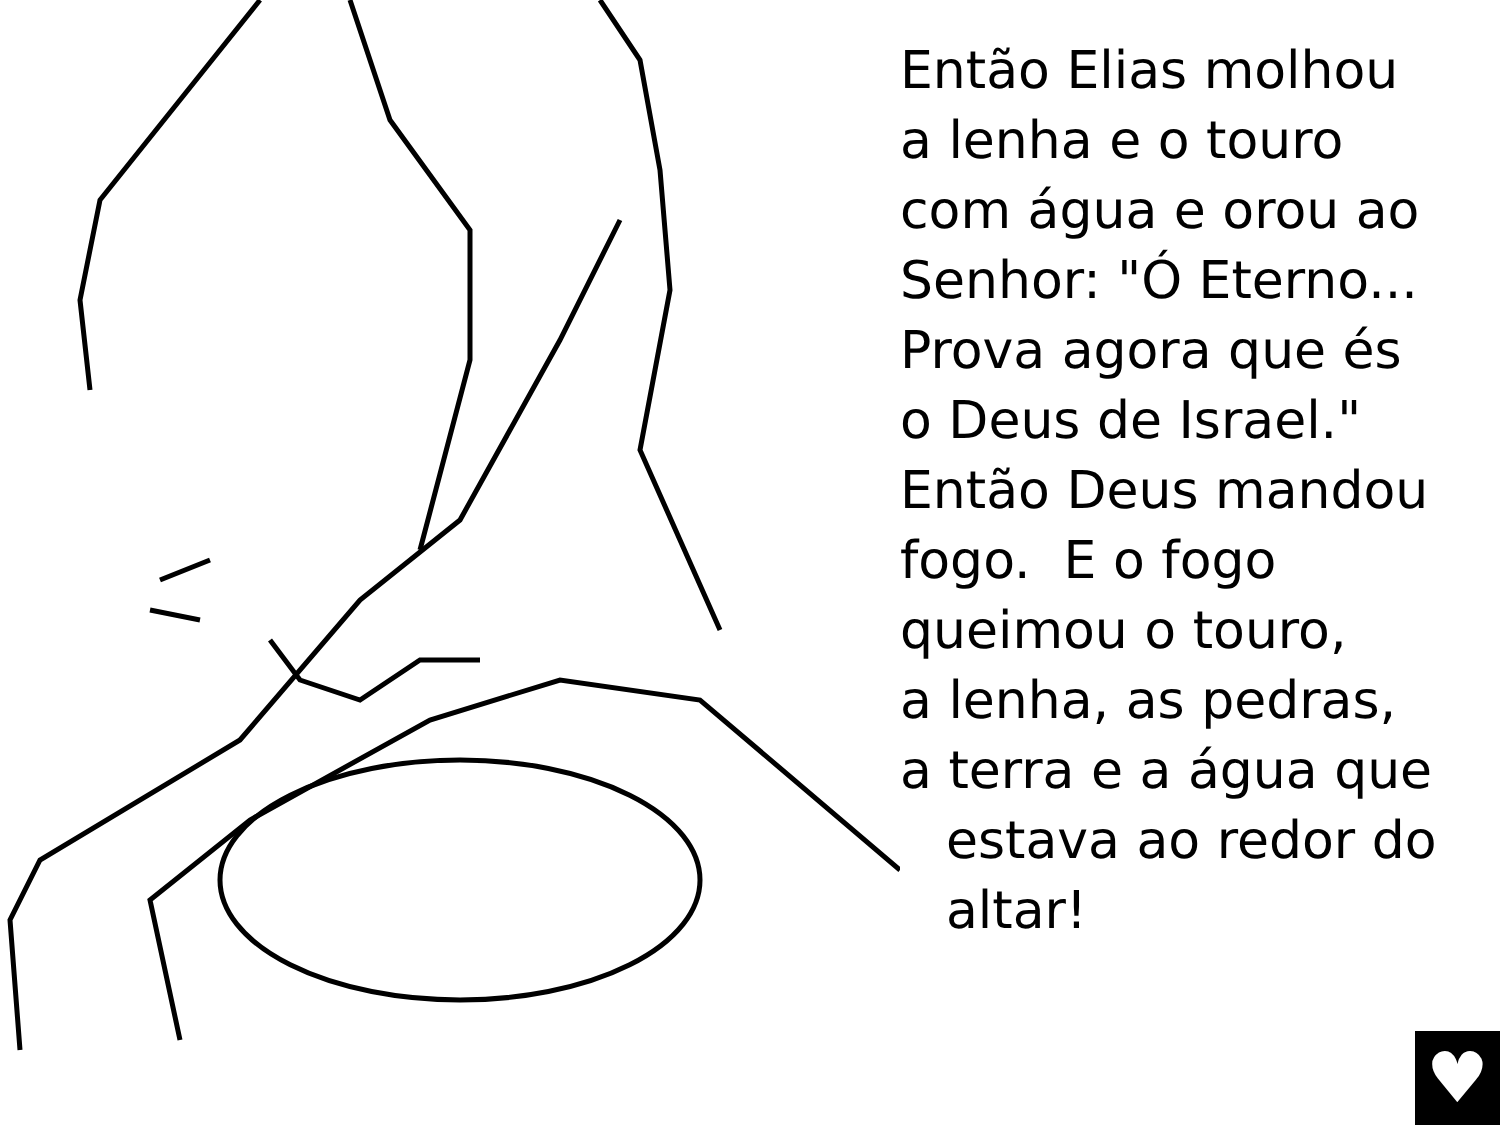Então Elias molhou
a lenha e o touro
com água e orou ao
Senhor: "Ó Eterno...
Prova agora que és
o Deus de Israel."
Então Deus mandou
fogo. E o fogo
queimou o touro,
a lenha, as pedras,
a terra e a água que
estava ao redor do
altar!
♥